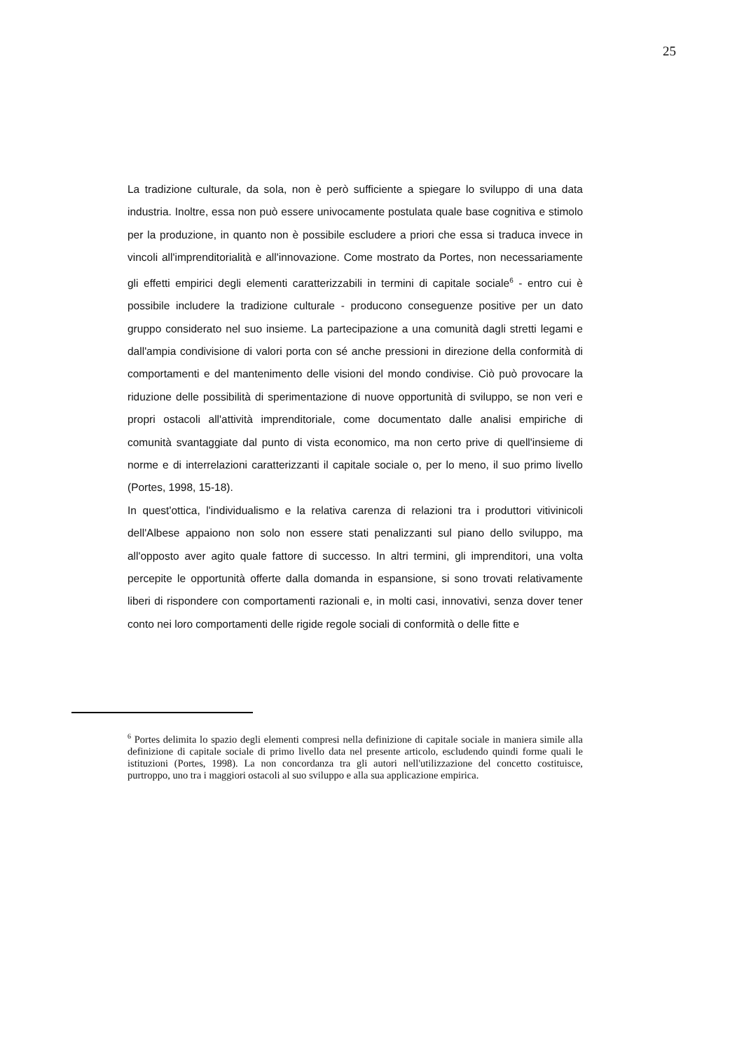25
La tradizione culturale, da sola, non è però sufficiente a spiegare lo sviluppo di una data industria. Inoltre, essa non può essere univocamente postulata quale base cognitiva e stimolo per la produzione, in quanto non è possibile escludere a priori che essa si traduca invece in vincoli all'imprenditorialità e all'innovazione. Come mostrato da Portes, non necessariamente gli effetti empirici degli elementi caratterizzabili in termini di capitale sociale<sup>6</sup> - entro cui è possibile includere la tradizione culturale - producono conseguenze positive per un dato gruppo considerato nel suo insieme. La partecipazione a una comunità dagli stretti legami e dall'ampia condivisione di valori porta con sé anche pressioni in direzione della conformità di comportamenti e del mantenimento delle visioni del mondo condivise. Ciò può provocare la riduzione delle possibilità di sperimentazione di nuove opportunità di sviluppo, se non veri e propri ostacoli all'attività imprenditoriale, come documentato dalle analisi empiriche di comunità svantaggiate dal punto di vista economico, ma non certo prive di quell'insieme di norme e di interrelazioni caratterizzanti il capitale sociale o, per lo meno, il suo primo livello (Portes, 1998, 15-18).
In quest'ottica, l'individualismo e la relativa carenza di relazioni tra i produttori vitivinicoli dell'Albese appaiono non solo non essere stati penalizzanti sul piano dello sviluppo, ma all'opposto aver agito quale fattore di successo. In altri termini, gli imprenditori, una volta percepite le opportunità offerte dalla domanda in espansione, si sono trovati relativamente liberi di rispondere con comportamenti razionali e, in molti casi, innovativi, senza dover tener conto nei loro comportamenti delle rigide regole sociali di conformità o delle fitte e
<sup>6</sup> Portes delimita lo spazio degli elementi compresi nella definizione di capitale sociale in maniera simile alla definizione di capitale sociale di primo livello data nel presente articolo, escludendo quindi forme quali le istituzioni (Portes, 1998). La non concordanza tra gli autori nell'utilizzazione del concetto costituisce, purtroppo, uno tra i maggiori ostacoli al suo sviluppo e alla sua applicazione empirica.